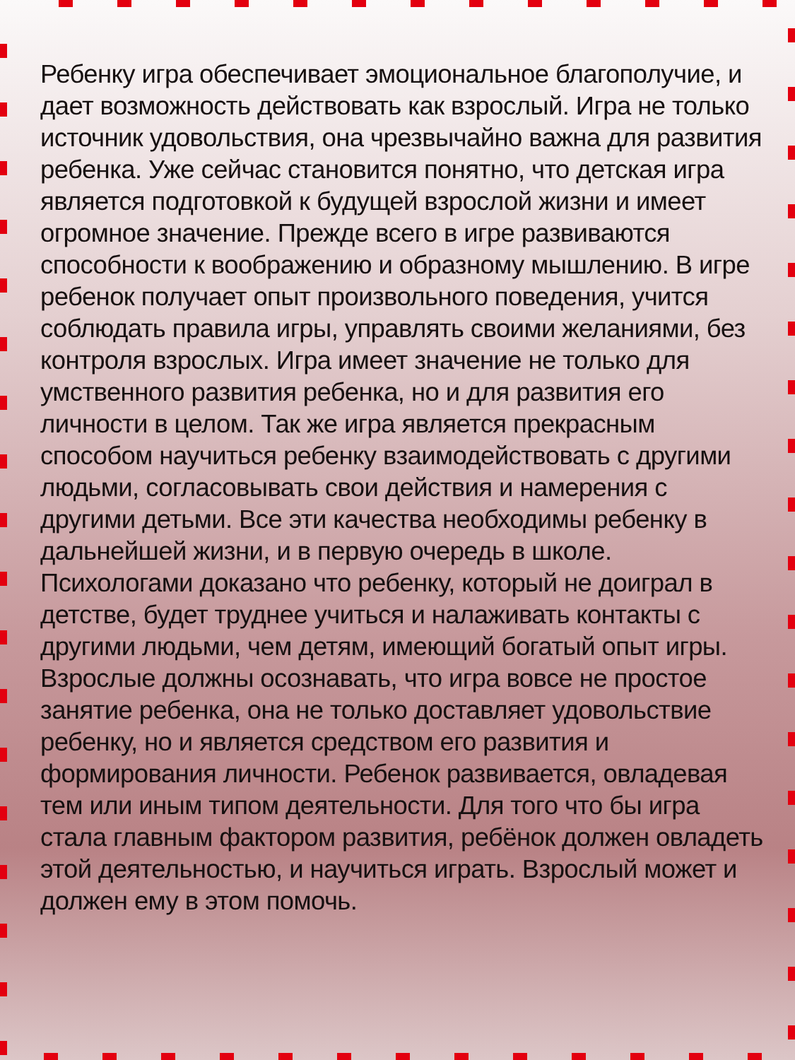Ребенку игра обеспечивает эмоциональное благополучие, и дает возможность действовать как взрослый. Игра не только источник удовольствия, она чрезвычайно важна для развития ребенка. Уже сейчас становится понятно, что детская игра является подготовкой к будущей взрослой жизни и имеет огромное значение. Прежде всего в игре развиваются способности к воображению и образному мышлению. В игре ребенок получает опыт произвольного поведения, учится соблюдать правила игры, управлять своими желаниями, без контроля взрослых. Игра имеет значение не только для умственного развития ребенка, но и для развития его личности в целом. Так же игра является прекрасным способом научиться ребенку взаимодействовать с другими людьми, согласовывать свои действия и намерения с другими детьми. Все эти качества необходимы ребенку в дальнейшей жизни, и в первую очередь в школе. Психологами доказано что ребенку, который не доиграл в детстве, будет труднее учиться и налаживать контакты с другими людьми, чем детям, имеющий богатый опыт игры. Взрослые должны осознавать, что игра вовсе не простое занятие ребенка, она не только доставляет удовольствие ребенку, но и является средством его развития и формирования личности. Ребенок развивается, овладевая тем или иным типом деятельности. Для того что бы игра стала главным фактором развития, ребёнок должен овладеть этой деятельностью, и научиться играть. Взрослый может и должен ему в этом помочь.